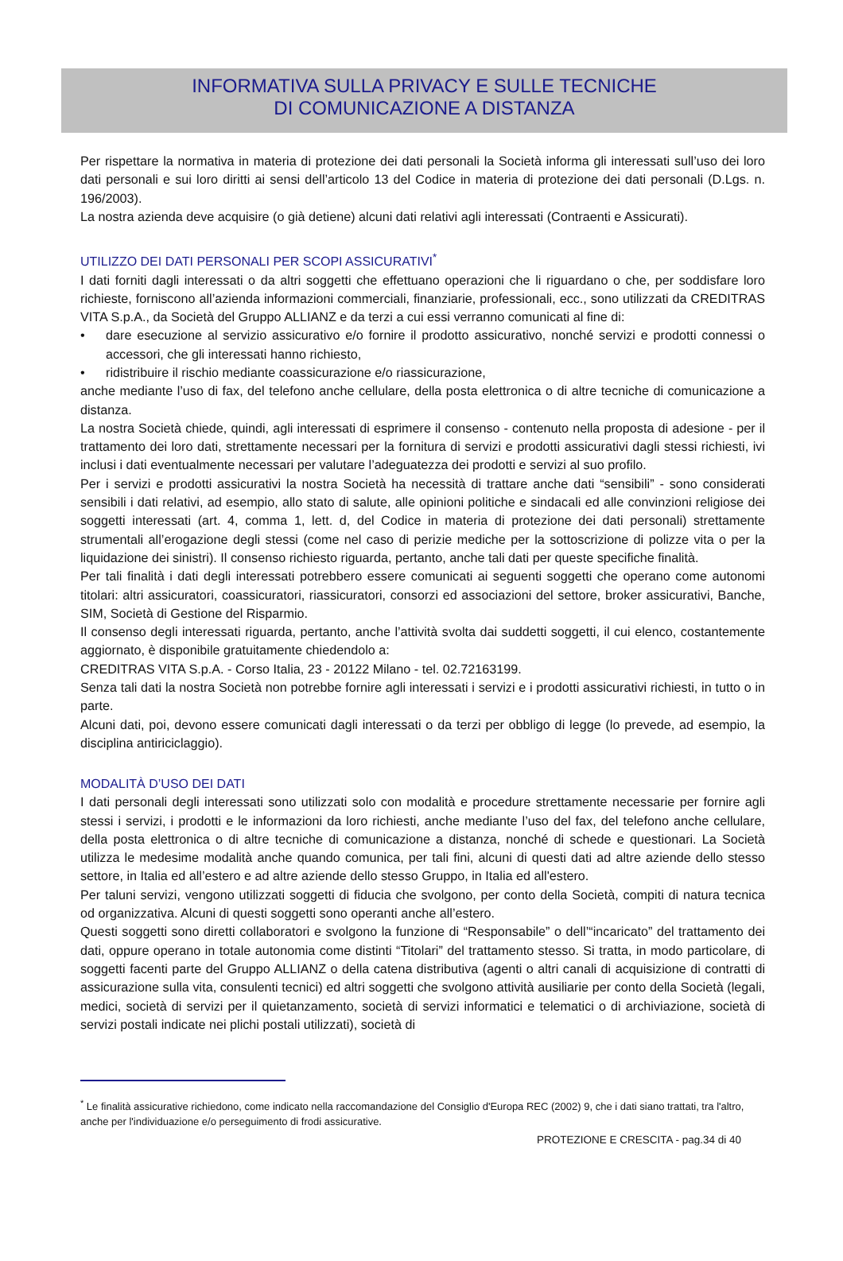INFORMATIVA SULLA PRIVACY E SULLE TECNICHE
DI COMUNICAZIONE A DISTANZA
Per rispettare la normativa in materia di protezione dei dati personali la Società informa gli interessati sull’uso dei loro dati personali e sui loro diritti ai sensi dell’articolo 13 del Codice in materia di protezione dei dati personali (D.Lgs. n. 196/2003).
La nostra azienda deve acquisire (o già detiene) alcuni dati relativi agli interessati (Contraenti e Assicurati).
UTILIZZO DEI DATI PERSONALI PER SCOPI ASSICURATIVI<sup>*</sup>
I dati forniti dagli interessati o da altri soggetti che effettuano operazioni che li riguardano o che, per soddisfare loro richieste, forniscono all’azienda informazioni commerciali, finanziarie, professionali, ecc., sono utilizzati da CREDITRAS VITA S.p.A., da Società del Gruppo ALLIANZ e da terzi a cui essi verranno comunicati al fine di:
• dare esecuzione al servizio assicurativo e/o fornire il prodotto assicurativo, nonché servizi e prodotti connessi o accessori, che gli interessati hanno richiesto,
• ridistribuire il rischio mediante coassicurazione e/o riassicurazione,
anche mediante l’uso di fax, del telefono anche cellulare, della posta elettronica o di altre tecniche di comunicazione a distanza.
La nostra Società chiede, quindi, agli interessati di esprimere il consenso - contenuto nella proposta di adesione - per il trattamento dei loro dati, strettamente necessari per la fornitura di servizi e prodotti assicurativi dagli stessi richiesti, ivi inclusi i dati eventualmente necessari per valutare l’adeguatezza dei prodotti e servizi al suo profilo.
Per i servizi e prodotti assicurativi la nostra Società ha necessità di trattare anche dati “sensibili” - sono considerati sensibili i dati relativi, ad esempio, allo stato di salute, alle opinioni politiche e sindacali ed alle convinzioni religiose dei soggetti interessati (art. 4, comma 1, lett. d, del Codice in materia di protezione dei dati personali) strettamente strumentali all’erogazione degli stessi (come nel caso di perizie mediche per la sottoscrizione di polizze vita o per la liquidazione dei sinistri). Il consenso richiesto riguarda, pertanto, anche tali dati per queste specifiche finalità.
Per tali finalità i dati degli interessati potrebbero essere comunicati ai seguenti soggetti che operano come autonomi titolari: altri assicuratori, coassicuratori, riassicuratori, consorzi ed associazioni del settore, broker assicurativi, Banche, SIM, Società di Gestione del Risparmio.
Il consenso degli interessati riguarda, pertanto, anche l’attività svolta dai suddetti soggetti, il cui elenco, costantemente aggiornato, è disponibile gratuitamente chiedendolo a:
CREDITRAS VITA S.p.A. - Corso Italia, 23 - 20122 Milano - tel. 02.72163199.
Senza tali dati la nostra Società non potrebbe fornire agli interessati i servizi e i prodotti assicurativi richiesti, in tutto o in parte.
Alcuni dati, poi, devono essere comunicati dagli interessati o da terzi per obbligo di legge (lo prevede, ad esempio, la disciplina antiriciclaggio).
MODALITÀ D’USO DEI DATI
I dati personali degli interessati sono utilizzati solo con modalità e procedure strettamente necessarie per fornire agli stessi i servizi, i prodotti e le informazioni da loro richiesti, anche mediante l’uso del fax, del telefono anche cellulare, della posta elettronica o di altre tecniche di comunicazione a distanza, nonché di schede e questionari. La Società utilizza le medesime modalità anche quando comunica, per tali fini, alcuni di questi dati ad altre aziende dello stesso settore, in Italia ed all’estero e ad altre aziende dello stesso Gruppo, in Italia ed all'estero.
Per taluni servizi, vengono utilizzati soggetti di fiducia che svolgono, per conto della Società, compiti di natura tecnica od organizzativa. Alcuni di questi soggetti sono operanti anche all’estero.
Questi soggetti sono diretti collaboratori e svolgono la funzione di “Responsabile” o dell’“incaricato” del trattamento dei dati, oppure operano in totale autonomia come distinti “Titolari” del trattamento stesso. Si tratta, in modo particolare, di soggetti facenti parte del Gruppo ALLIANZ o della catena distributiva (agenti o altri canali di acquisizione di contratti di assicurazione sulla vita, consulenti tecnici) ed altri soggetti che svolgono attività ausiliarie per conto della Società (legali, medici, società di servizi per il quietanzamento, società di servizi informatici e telematici o di archiviazione, società di servizi postali indicate nei plichi postali utilizzati), società di
<sup>*</sup> Le finalità assicurative richiedono, come indicato nella raccomandazione del Consiglio d'Europa REC (2002) 9, che i dati siano trattati, tra l'altro, anche per l'individuazione e/o perseguimento di frodi assicurative.
PROTEZIONE E CRESCITA - pag.34 di 40